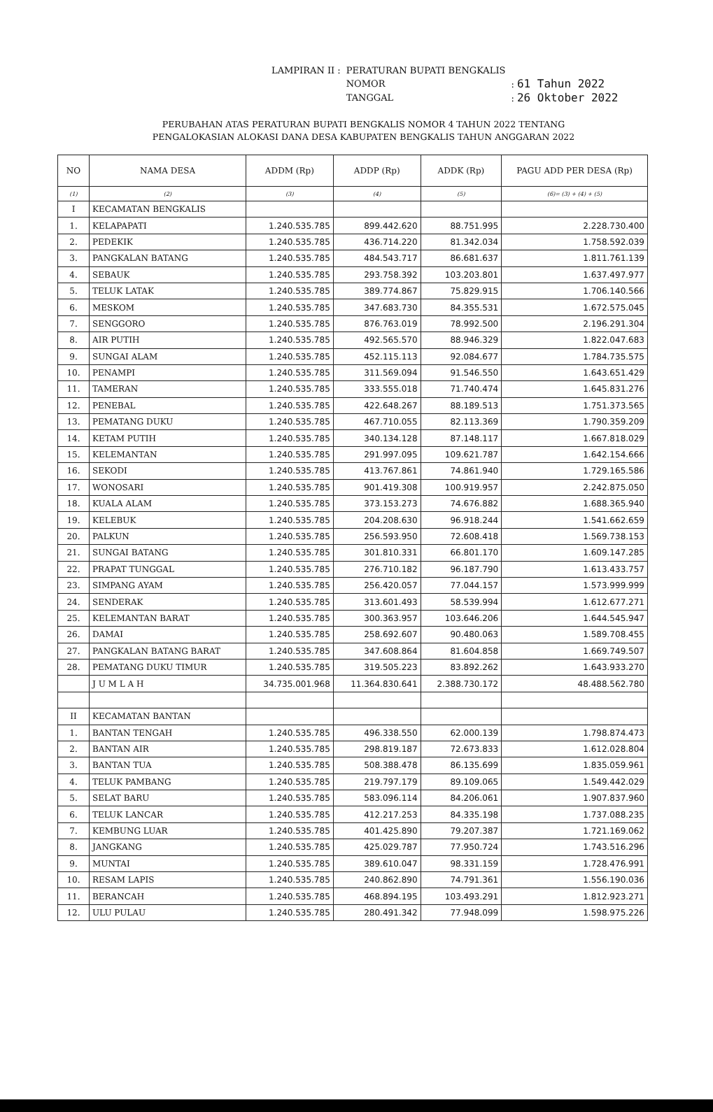| LAMPIRAN II : | PERATURAN BUPATI BENGKALIS | |
| | NOMOR | : 61 Tahun 2022 |
| | TANGGAL | : 26 Oktober 2022 |
PERUBAHAN ATAS PERATURAN BUPATI BENGKALIS NOMOR 4 TAHUN 2022 TENTANG
PENGALOKASIAN ALOKASI DANA DESA KABUPATEN BENGKALIS TAHUN ANGGARAN 2022
| NO | NAMA DESA | ADDM (Rp) | ADDP (Rp) | ADDK (Rp) | PAGU ADD PER DESA (Rp) |
| --- | --- | --- | --- | --- | --- |
| (1) | (2) | (3) | (4) | (5) | (6)= (3) + (4) + (5) |
| I | KECAMATAN BENGKALIS | | | | |
| 1. | KELAPAPATI | 1.240.535.785 | 899.442.620 | 88.751.995 | 2.228.730.400 |
| 2. | PEDEKIK | 1.240.535.785 | 436.714.220 | 81.342.034 | 1.758.592.039 |
| 3. | PANGKALAN BATANG | 1.240.535.785 | 484.543.717 | 86.681.637 | 1.811.761.139 |
| 4. | SEBAUK | 1.240.535.785 | 293.758.392 | 103.203.801 | 1.637.497.977 |
| 5. | TELUK LATAK | 1.240.535.785 | 389.774.867 | 75.829.915 | 1.706.140.566 |
| 6. | MESKOM | 1.240.535.785 | 347.683.730 | 84.355.531 | 1.672.575.045 |
| 7. | SENGGORO | 1.240.535.785 | 876.763.019 | 78.992.500 | 2.196.291.304 |
| 8. | AIR PUTIH | 1.240.535.785 | 492.565.570 | 88.946.329 | 1.822.047.683 |
| 9. | SUNGAI ALAM | 1.240.535.785 | 452.115.113 | 92.084.677 | 1.784.735.575 |
| 10. | PENAMPI | 1.240.535.785 | 311.569.094 | 91.546.550 | 1.643.651.429 |
| 11. | TAMERAN | 1.240.535.785 | 333.555.018 | 71.740.474 | 1.645.831.276 |
| 12. | PENEBAL | 1.240.535.785 | 422.648.267 | 88.189.513 | 1.751.373.565 |
| 13. | PEMATANG DUKU | 1.240.535.785 | 467.710.055 | 82.113.369 | 1.790.359.209 |
| 14. | KETAM PUTIH | 1.240.535.785 | 340.134.128 | 87.148.117 | 1.667.818.029 |
| 15. | KELEMANTAN | 1.240.535.785 | 291.997.095 | 109.621.787 | 1.642.154.666 |
| 16. | SEKODI | 1.240.535.785 | 413.767.861 | 74.861.940 | 1.729.165.586 |
| 17. | WONOSARI | 1.240.535.785 | 901.419.308 | 100.919.957 | 2.242.875.050 |
| 18. | KUALA ALAM | 1.240.535.785 | 373.153.273 | 74.676.882 | 1.688.365.940 |
| 19. | KELEBUK | 1.240.535.785 | 204.208.630 | 96.918.244 | 1.541.662.659 |
| 20. | PALKUN | 1.240.535.785 | 256.593.950 | 72.608.418 | 1.569.738.153 |
| 21. | SUNGAI BATANG | 1.240.535.785 | 301.810.331 | 66.801.170 | 1.609.147.285 |
| 22. | PRAPAT TUNGGAL | 1.240.535.785 | 276.710.182 | 96.187.790 | 1.613.433.757 |
| 23. | SIMPANG AYAM | 1.240.535.785 | 256.420.057 | 77.044.157 | 1.573.999.999 |
| 24. | SENDERAK | 1.240.535.785 | 313.601.493 | 58.539.994 | 1.612.677.271 |
| 25. | KELEMANTAN BARAT | 1.240.535.785 | 300.363.957 | 103.646.206 | 1.644.545.947 |
| 26. | DAMAI | 1.240.535.785 | 258.692.607 | 90.480.063 | 1.589.708.455 |
| 27. | PANGKALAN BATANG BARAT | 1.240.535.785 | 347.608.864 | 81.604.858 | 1.669.749.507 |
| 28. | PEMATANG DUKU TIMUR | 1.240.535.785 | 319.505.223 | 83.892.262 | 1.643.933.270 |
| | J U M L A H | 34.735.001.968 | 11.364.830.641 | 2.388.730.172 | 48.488.562.780 |
| II | KECAMATAN BANTAN | | | | |
| 1. | BANTAN TENGAH | 1.240.535.785 | 496.338.550 | 62.000.139 | 1.798.874.473 |
| 2. | BANTAN AIR | 1.240.535.785 | 298.819.187 | 72.673.833 | 1.612.028.804 |
| 3. | BANTAN TUA | 1.240.535.785 | 508.388.478 | 86.135.699 | 1.835.059.961 |
| 4. | TELUK PAMBANG | 1.240.535.785 | 219.797.179 | 89.109.065 | 1.549.442.029 |
| 5. | SELAT BARU | 1.240.535.785 | 583.096.114 | 84.206.061 | 1.907.837.960 |
| 6. | TELUK LANCAR | 1.240.535.785 | 412.217.253 | 84.335.198 | 1.737.088.235 |
| 7. | KEMBUNG LUAR | 1.240.535.785 | 401.425.890 | 79.207.387 | 1.721.169.062 |
| 8. | JANGKANG | 1.240.535.785 | 425.029.787 | 77.950.724 | 1.743.516.296 |
| 9. | MUNTAI | 1.240.535.785 | 389.610.047 | 98.331.159 | 1.728.476.991 |
| 10. | RESAM LAPIS | 1.240.535.785 | 240.862.890 | 74.791.361 | 1.556.190.036 |
| 11. | BERANCAH | 1.240.535.785 | 468.894.195 | 103.493.291 | 1.812.923.271 |
| 12. | ULU PULAU | 1.240.535.785 | 280.491.342 | 77.948.099 | 1.598.975.226 |